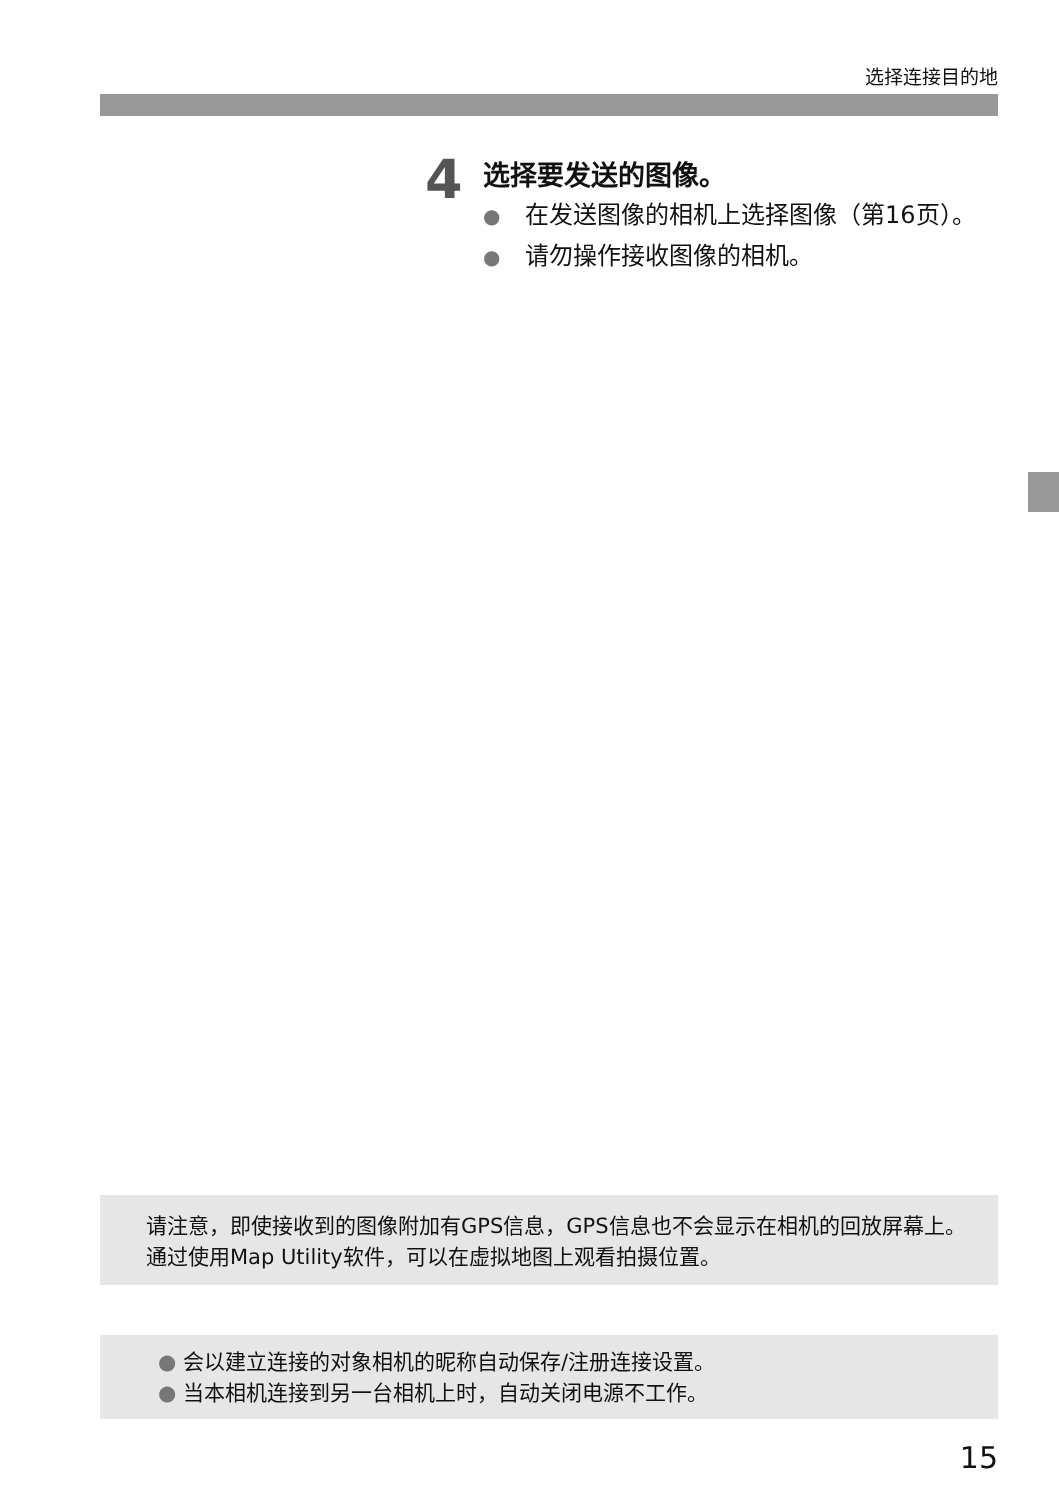选择连接目的地
4
选择要发送的图像。
● 在发送图像的相机上选择图像（第16页）。
● 请勿操作接收图像的相机。
请注意，即使接收到的图像附加有GPS信息，GPS信息也不会显示在相机的回放屏幕上。通过使用Map Utility软件，可以在虚拟地图上观看拍摄位置。
● 会以建立连接的对象相机的昵称自动保存/注册连接设置。
● 当本相机连接到另一台相机上时，自动关闭电源不工作。
15